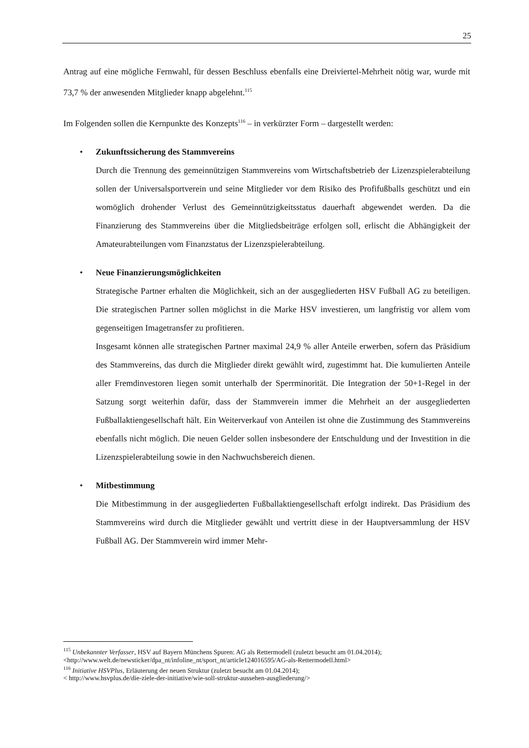25
Antrag auf eine mögliche Fernwahl, für dessen Beschluss ebenfalls eine Dreiviertel-Mehrheit nötig war, wurde mit 73,7 % der anwesenden Mitglieder knapp abgelehnt.<sup>115</sup>
Im Folgenden sollen die Kernpunkte des Konzepts<sup>116</sup> – in verkürzter Form – dargestellt werden:
• Zukunftssicherung des Stammvereins
Durch die Trennung des gemeinnützigen Stammvereins vom Wirtschaftsbetrieb der Lizenzspielerabteilung sollen der Universalsportverein und seine Mitglieder vor dem Risiko des Profifußballs geschützt und ein womöglich drohender Verlust des Gemeinnützigkeitsstatus dauerhaft abgewendet werden. Da die Finanzierung des Stammvereins über die Mitgliedsbeiträge erfolgen soll, erlischt die Abhängigkeit der Amateurabteilungen vom Finanzstatus der Lizenzspielerabteilung.
• Neue Finanzierungsmöglichkeiten
Strategische Partner erhalten die Möglichkeit, sich an der ausgegliederten HSV Fußball AG zu beteiligen. Die strategischen Partner sollen möglichst in die Marke HSV investieren, um langfristig vor allem vom gegenseitigen Imagetransfer zu profitieren.
Insgesamt können alle strategischen Partner maximal 24,9 % aller Anteile erwerben, sofern das Präsidium des Stammvereins, das durch die Mitglieder direkt gewählt wird, zugestimmt hat. Die kumulierten Anteile aller Fremdinvestoren liegen somit unterhalb der Sperrminorität. Die Integration der 50+1-Regel in der Satzung sorgt weiterhin dafür, dass der Stammverein immer die Mehrheit an der ausgegliederten Fußballaktiengesellschaft hält. Ein Weiterverkauf von Anteilen ist ohne die Zustimmung des Stammvereins ebenfalls nicht möglich. Die neuen Gelder sollen insbesondere der Entschuldung und der Investition in die Lizenzspielerabteilung sowie in den Nachwuchsbereich dienen.
• Mitbestimmung
Die Mitbestimmung in der ausgegliederten Fußballaktiengesellschaft erfolgt indirekt. Das Präsidium des Stammvereins wird durch die Mitglieder gewählt und vertritt diese in der Hauptversammlung der HSV Fußball AG. Der Stammverein wird immer Mehr-
<sup>115</sup> Unbekannter Verfasser, HSV auf Bayern Münchens Spuren: AG als Rettermodell (zuletzt besucht am 01.04.2014); <http://www.welt.de/newsticker/dpa_nt/infoline_nt/sport_nt/article124016595/AG-als-Rettermodell.html>
<sup>116</sup> Initiative HSVPlus, Erläuterung der neuen Struktur (zuletzt besucht am 01.04.2014);
< http://www.hsvplus.de/die-ziele-der-initiative/wie-soll-struktur-aussehen-ausgliederung/>